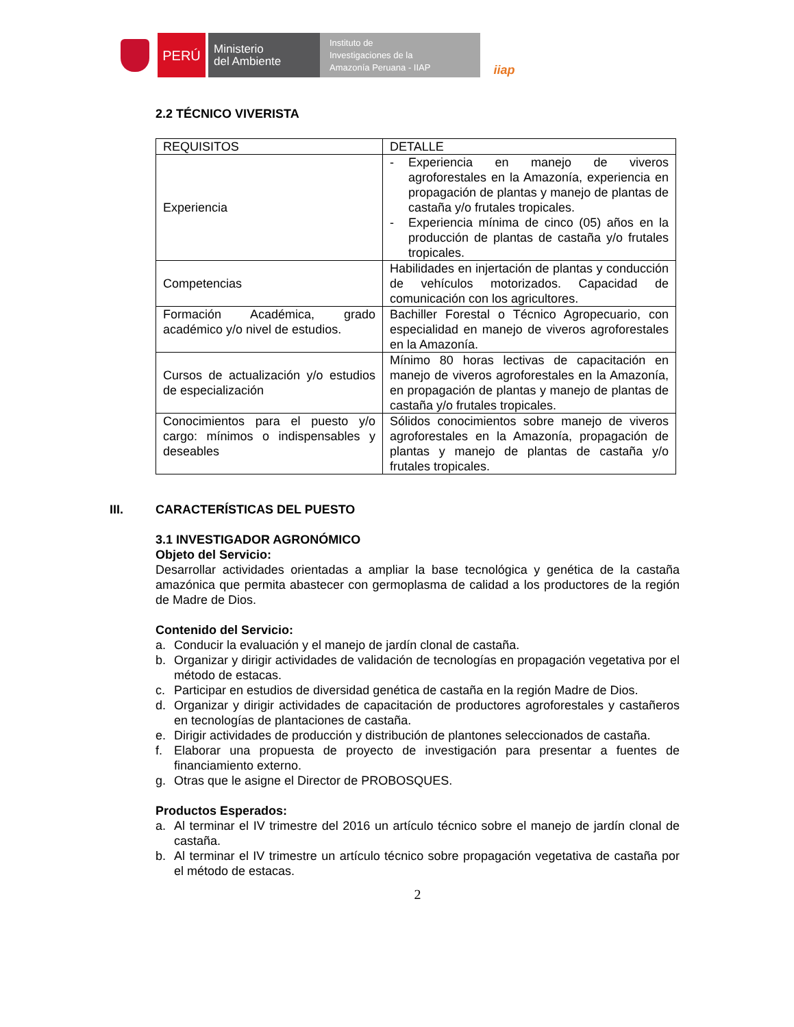PERÚ
Ministerio
del Ambiente
Instituto de
Investigaciones de la
Amazonía Peruana - IIAP
iiap
2.2 TÉCNICO VIVERISTA
| REQUISITOS | DETALLE |
| Experiencia | - Experiencia en manejo de viveros agroforestales en la Amazonía, experiencia en propagación de plantas y manejo de plantas de castaña y/o frutales tropicales. - Experiencia mínima de cinco (05) años en la producción de plantas de castaña y/o frutales tropicales. |
| Competencias | Habilidades en injertación de plantas y conducción de vehículos motorizados. Capacidad de comunicación con los agricultores. |
| Formación Académica, grado académico y/o nivel de estudios. | Bachiller Forestal o Técnico Agropecuario, con especialidad en manejo de viveros agroforestales en la Amazonía. |
| Cursos de actualización y/o estudios de especialización | Mínimo 80 horas lectivas de capacitación en manejo de viveros agroforestales en la Amazonía, en propagación de plantas y manejo de plantas de castaña y/o frutales tropicales. |
| Conocimientos para el puesto y/o cargo: mínimos o indispensables y deseables | Sólidos conocimientos sobre manejo de viveros agroforestales en la Amazonía, propagación de plantas y manejo de plantas de castaña y/o frutales tropicales. |
III. CARACTERÍSTICAS DEL PUESTO
3.1 INVESTIGADOR AGRONÓMICO
Objeto del Servicio:
Desarrollar actividades orientadas a ampliar la base tecnológica y genética de la castaña amazónica que permita abastecer con germoplasma de calidad a los productores de la región de Madre de Dios.
Contenido del Servicio:
a. Conducir la evaluación y el manejo de jardín clonal de castaña.
b. Organizar y dirigir actividades de validación de tecnologías en propagación vegetativa por el método de estacas.
c. Participar en estudios de diversidad genética de castaña en la región Madre de Dios.
d. Organizar y dirigir actividades de capacitación de productores agroforestales y castañeros en tecnologías de plantaciones de castaña.
e. Dirigir actividades de producción y distribución de plantones seleccionados de castaña.
f. Elaborar una propuesta de proyecto de investigación para presentar a fuentes de financiamiento externo.
g. Otras que le asigne el Director de PROBOSQUES.
Productos Esperados:
a. Al terminar el IV trimestre del 2016 un artículo técnico sobre el manejo de jardín clonal de castaña.
b. Al terminar el IV trimestre un artículo técnico sobre propagación vegetativa de castaña por el método de estacas.
2